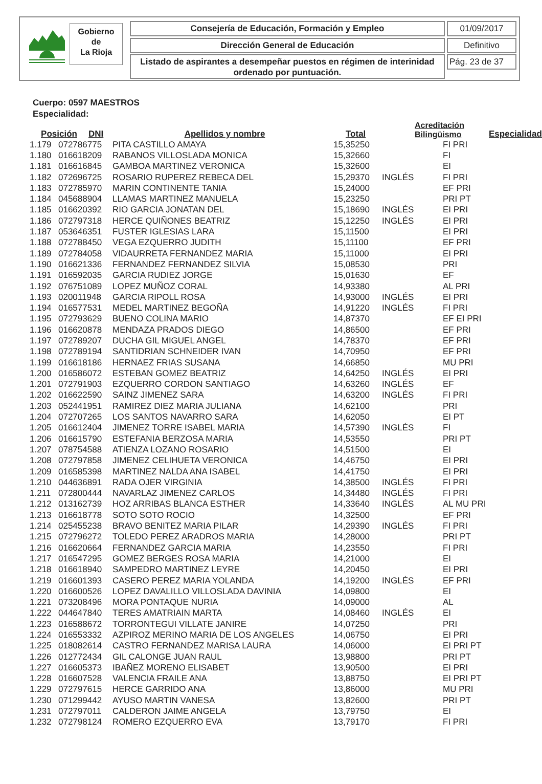Gobierno
de
La Rioja
Consejería de Educación, Formación y Empleo 01/09/2017
Dirección General de Educación Definitivo
Listado de aspirantes a desempeñar puestos en régimen de interinidad ordenado por puntuación.
Pág. 23 de 37
Cuerpo: 0597 MAESTROS
Especialidad:
| Posición | DNI | Apellidos y nombre | Total | Acreditación Bilingüismo | Especialidad |
| --- | --- | --- | --- | --- | --- |
| 1.179 | 072786775 | PITA CASTILLO AMAYA | 15,35250 | | FI PRI |
| 1.180 | 016618209 | RABANOS VILLOSLADA MONICA | 15,32660 | | FI |
| 1.181 | 016616845 | GAMBOA MARTINEZ VERONICA | 15,32600 | | EI |
| 1.182 | 072696725 | ROSARIO RUPEREZ REBECA DEL | 15,29370 | INGLÉS | FI PRI |
| 1.183 | 072785970 | MARIN CONTINENTE TANIA | 15,24000 | | EF PRI |
| 1.184 | 045688904 | LLAMAS MARTINEZ MANUELA | 15,23250 | | PRI PT |
| 1.185 | 016620392 | RIO GARCIA JONATAN DEL | 15,18690 | INGLÉS | EI PRI |
| 1.186 | 072797318 | HERCE QUIÑONES BEATRIZ | 15,12250 | INGLÉS | EI PRI |
| 1.187 | 053646351 | FUSTER IGLESIAS LARA | 15,11500 | | EI PRI |
| 1.188 | 072788450 | VEGA EZQUERRO JUDITH | 15,11100 | | EF PRI |
| 1.189 | 072784058 | VIDAURRETA FERNANDEZ MARIA | 15,11000 | | EI PRI |
| 1.190 | 016621336 | FERNANDEZ FERNANDEZ SILVIA | 15,08530 | | PRI |
| 1.191 | 016592035 | GARCIA RUDIEZ JORGE | 15,01630 | | EF |
| 1.192 | 076751089 | LOPEZ MUÑOZ CORAL | 14,93380 | | AL PRI |
| 1.193 | 020011948 | GARCIA RIPOLL ROSA | 14,93000 | INGLÉS | EI PRI |
| 1.194 | 016577531 | MEDEL MARTINEZ BEGOÑA | 14,91220 | INGLÉS | FI PRI |
| 1.195 | 072793629 | BUENO COLINA MARIO | 14,87370 | | EF EI PRI |
| 1.196 | 016620878 | MENDAZA PRADOS DIEGO | 14,86500 | | EF PRI |
| 1.197 | 072789207 | DUCHA GIL MIGUEL ANGEL | 14,78370 | | EF PRI |
| 1.198 | 072789194 | SANTIDRIAN SCHNEIDER IVAN | 14,70950 | | EF PRI |
| 1.199 | 016618186 | HERNAEZ FRIAS SUSANA | 14,66850 | | MU PRI |
| 1.200 | 016586072 | ESTEBAN GOMEZ BEATRIZ | 14,64250 | INGLÉS | EI PRI |
| 1.201 | 072791903 | EZQUERRO CORDON SANTIAGO | 14,63260 | INGLÉS | EF |
| 1.202 | 016622590 | SAINZ JIMENEZ SARA | 14,63200 | INGLÉS | FI PRI |
| 1.203 | 052441951 | RAMIREZ DIEZ MARIA JULIANA | 14,62100 | | PRI |
| 1.204 | 072707265 | LOS SANTOS NAVARRO SARA | 14,62050 | | EI PT |
| 1.205 | 016612404 | JIMENEZ TORRE ISABEL MARIA | 14,57390 | INGLÉS | FI |
| 1.206 | 016615790 | ESTEFANIA BERZOSA MARIA | 14,53550 | | PRI PT |
| 1.207 | 078754588 | ATIENZA LOZANO ROSARIO | 14,51500 | | EI |
| 1.208 | 072797858 | JIMENEZ CELIHUETA VERONICA | 14,46750 | | EI PRI |
| 1.209 | 016585398 | MARTINEZ NALDA ANA ISABEL | 14,41750 | | EI PRI |
| 1.210 | 044636891 | RADA OJER VIRGINIA | 14,38500 | INGLÉS | FI PRI |
| 1.211 | 072800444 | NAVARLAZ JIMENEZ CARLOS | 14,34480 | INGLÉS | FI PRI |
| 1.212 | 013162739 | HOZ ARRIBAS BLANCA ESTHER | 14,33640 | INGLÉS | AL MU PRI |
| 1.213 | 016618778 | SOTO SOTO ROCIO | 14,32500 | | EF PRI |
| 1.214 | 025455238 | BRAVO BENITEZ MARIA PILAR | 14,29390 | INGLÉS | FI PRI |
| 1.215 | 072796272 | TOLEDO PEREZ ARADROS MARIA | 14,28000 | | PRI PT |
| 1.216 | 016620664 | FERNANDEZ GARCIA MARIA | 14,23550 | | FI PRI |
| 1.217 | 016547295 | GOMEZ BERGES ROSA MARIA | 14,21000 | | EI |
| 1.218 | 016618940 | SAMPEDRO MARTINEZ LEYRE | 14,20450 | | EI PRI |
| 1.219 | 016601393 | CASERO PEREZ MARIA YOLANDA | 14,19200 | INGLÉS | EF PRI |
| 1.220 | 016600526 | LOPEZ DAVALILLO VILLOSLADA DAVINIA | 14,09800 | | EI |
| 1.221 | 073208496 | MORA PONTAQUE NURIA | 14,09000 | | AL |
| 1.222 | 044647840 | TERES AMATRIAIN MARTA | 14,08460 | INGLÉS | EI |
| 1.223 | 016588672 | TORRONTEGUI VILLATE JANIRE | 14,07250 | | PRI |
| 1.224 | 016553332 | AZPIROZ MERINO MARIA DE LOS ANGELES | 14,06750 | | EI PRI |
| 1.225 | 018082614 | CASTRO FERNANDEZ MARISA LAURA | 14,06000 | | EI PRI PT |
| 1.226 | 012772434 | GIL CALONGE JUAN RAUL | 13,98800 | | PRI PT |
| 1.227 | 016605373 | IBAÑEZ MORENO ELISABET | 13,90500 | | EI PRI |
| 1.228 | 016607528 | VALENCIA FRAILE ANA | 13,88750 | | EI PRI PT |
| 1.229 | 072797615 | HERCE GARRIDO ANA | 13,86000 | | MU PRI |
| 1.230 | 071299442 | AYUSO MARTIN VANESA | 13,82600 | | PRI PT |
| 1.231 | 072797011 | CALDERON JAIME ANGELA | 13,79750 | | EI |
| 1.232 | 072798124 | ROMERO EZQUERRO EVA | 13,79170 | | FI PRI |